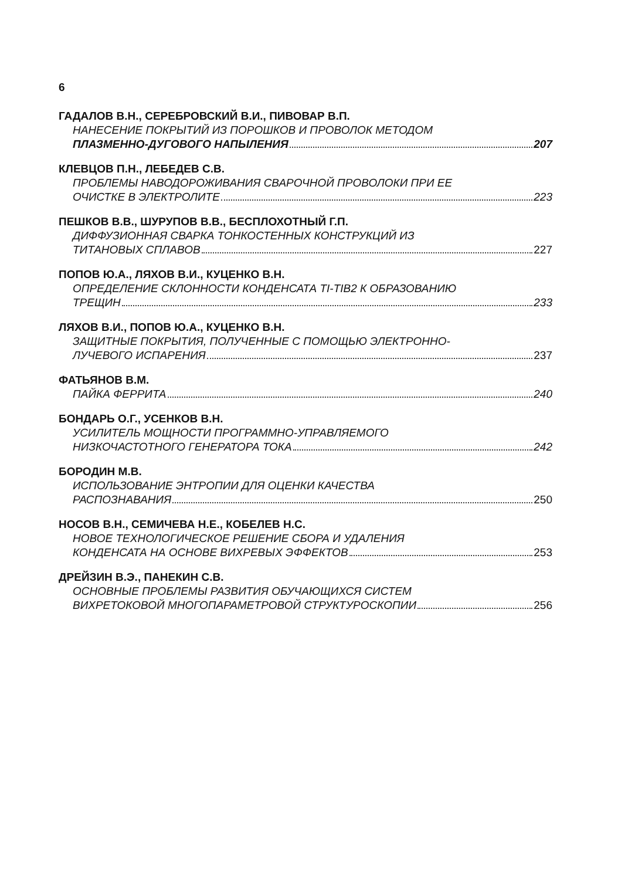6
ГАДАЛОВ В.Н., СЕРЕБРОВСКИЙ В.И., ПИВОВАР В.П.
НАНЕСЕНИЕ ПОКРЫТИЙ ИЗ ПОРОШКОВ И ПРОВОЛОК МЕТОДОМ
ПЛАЗМЕННО-ДУГОВОГО НАПЫЛЕНИЯ 207
КЛЕВЦОВ П.Н., ЛЕБЕДЕВ С.В.
ПРОБЛЕМЫ НАВОДОРОЖИВАНИЯ СВАРОЧНОЙ ПРОВОЛОКИ ПРИ ЕЕ
ОЧИСТКЕ В ЭЛЕКТРОЛИТЕ 223
ПЕШКОВ В.В., ШУРУПОВ В.В., БЕСПЛОХОТНЫЙ Г.П.
ДИФФУЗИОННАЯ СВАРКА ТОНКОСТЕННЫХ КОНСТРУКЦИЙ ИЗ
ТИТАНОВЫХ СПЛАВОВ 227
ПОПОВ Ю.А., ЛЯХОВ В.И., КУЦЕНКО В.Н.
ОПРЕДЕЛЕНИЕ СКЛОННОСТИ КОНДЕНСАТА TI-TIB2 К ОБРАЗОВАНИЮ
ТРЕЩИН 233
ЛЯХОВ В.И., ПОПОВ Ю.А., КУЦЕНКО В.Н.
ЗАЩИТНЫЕ ПОКРЫТИЯ, ПОЛУЧЕННЫЕ С ПОМОЩЬЮ ЭЛЕКТРОННО-
ЛУЧЕВОГО ИСПАРЕНИЯ 237
ФАТЬЯНОВ В.М.
ПАЙКА ФЕРРИТА 240
БОНДАРЬ О.Г., УСЕНКОВ В.Н.
УСИЛИТЕЛЬ МОЩНОСТИ ПРОГРАММНО-УПРАВЛЯЕМОГО
НИЗКОЧАСТОТНОГО ГЕНЕРАТОРА ТОКА 242
БОРОДИН М.В.
ИСПОЛЬЗОВАНИЕ ЭНТРОПИИ ДЛЯ ОЦЕНКИ КАЧЕСТВА
РАСПОЗНАВАНИЯ 250
НОСОВ В.Н., СЕМИЧЕВА Н.Е., КОБЕЛЕВ Н.С.
НОВОЕ ТЕХНОЛОГИЧЕСКОЕ РЕШЕНИЕ СБОРА И УДАЛЕНИЯ
КОНДЕНСАТА НА ОСНОВЕ ВИХРЕВЫХ ЭФФЕКТОВ 253
ДРЕЙЗИН В.Э., ПАНЕКИН С.В.
ОСНОВНЫЕ ПРОБЛЕМЫ РАЗВИТИЯ ОБУЧАЮЩИХСЯ СИСТЕМ
ВИХРЕТОКОВОЙ МНОГОПАРАМЕТРОВОЙ СТРУКТУРОСКОПИИ 256